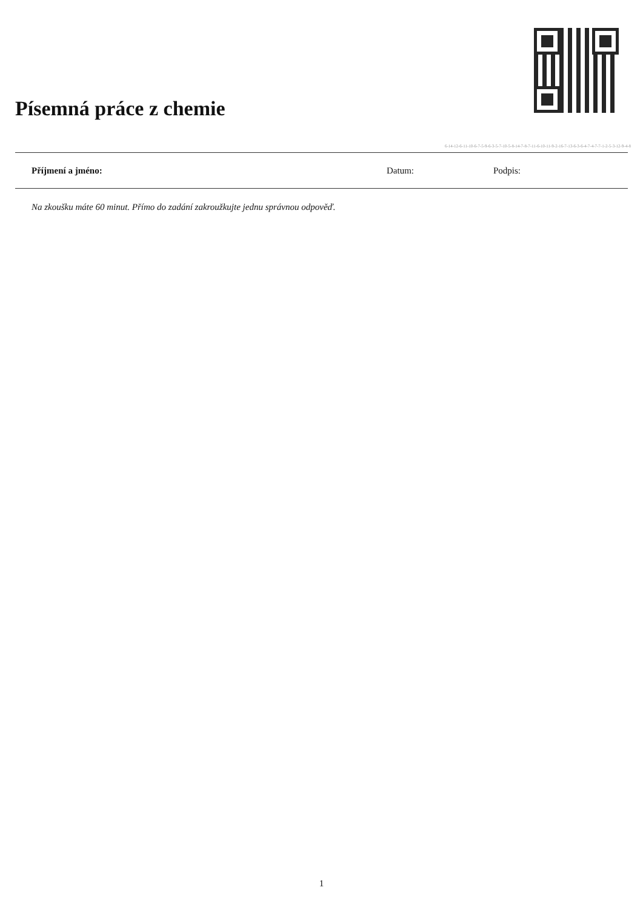Písemná práce z chemie
6-14-12-6-11-10-6-7-5-9-6-3-5-7-10-5-8-14-7-8-7-11-6-10-11-9-2-16-7-13-6-3-6-4-7-4-7-7-1-2-5-3-12-9-4-8
Příjmení a jméno: Datum: Podpis:
Na zkoušku máte 60 minut. Přímo do zadání zakroužkujte jednu správnou odpověď.
1